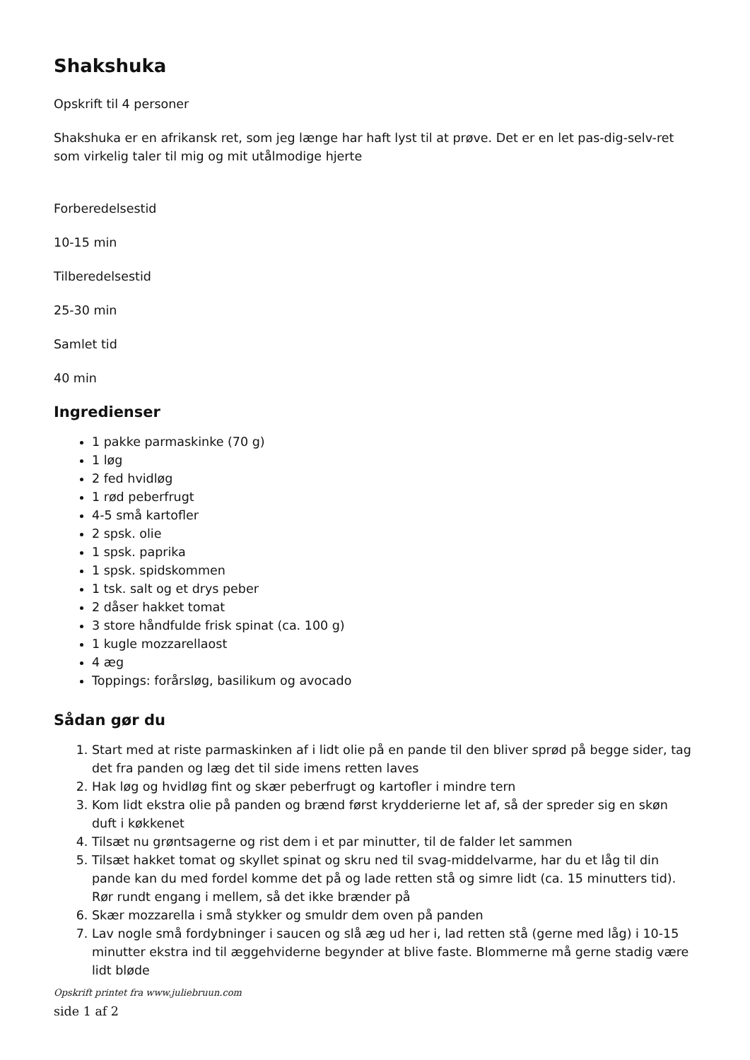Shakshuka
Opskrift til 4 personer
Shakshuka er en afrikansk ret, som jeg længe har haft lyst til at prøve. Det er en let pas-dig-selv-ret som virkelig taler til mig og mit utålmodige hjerte
Forberedelsestid
10-15 min
Tilberedelsestid
25-30 min
Samlet tid
40 min
Ingredienser
1 pakke parmaskinke (70 g)
1 løg
2 fed hvidløg
1 rød peberfrugt
4-5 små kartofler
2 spsk. olie
1 spsk. paprika
1 spsk. spidskommen
1 tsk. salt og et drys peber
2 dåser hakket tomat
3 store håndfulde frisk spinat (ca. 100 g)
1 kugle mozzarellaost
4 æg
Toppings: forårsløg, basilikum og avocado
Sådan gør du
1. Start med at riste parmaskinken af i lidt olie på en pande til den bliver sprød på begge sider, tag det fra panden og læg det til side imens retten laves
2. Hak løg og hvidløg fint og skær peberfrugt og kartofler i mindre tern
3. Kom lidt ekstra olie på panden og brænd først krydderierne let af, så der spreder sig en skøn duft i køkkenet
4. Tilsæt nu grøntsagerne og rist dem i et par minutter, til de falder let sammen
5. Tilsæt hakket tomat og skyllet spinat og skru ned til svag-middelvarme, har du et låg til din pande kan du med fordel komme det på og lade retten stå og simre lidt (ca. 15 minutters tid). Rør rundt engang i mellem, så det ikke brænder på
6. Skær mozzarella i små stykker og smuldr dem oven på panden
7. Lav nogle små fordybninger i saucen og slå æg ud her i, lad retten stå (gerne med låg) i 10-15 minutter ekstra ind til æggehviderne begynder at blive faste. Blommerne må gerne stadig være lidt bløde
Opskrift printet fra www.juliebruun.com
side 1 af 2